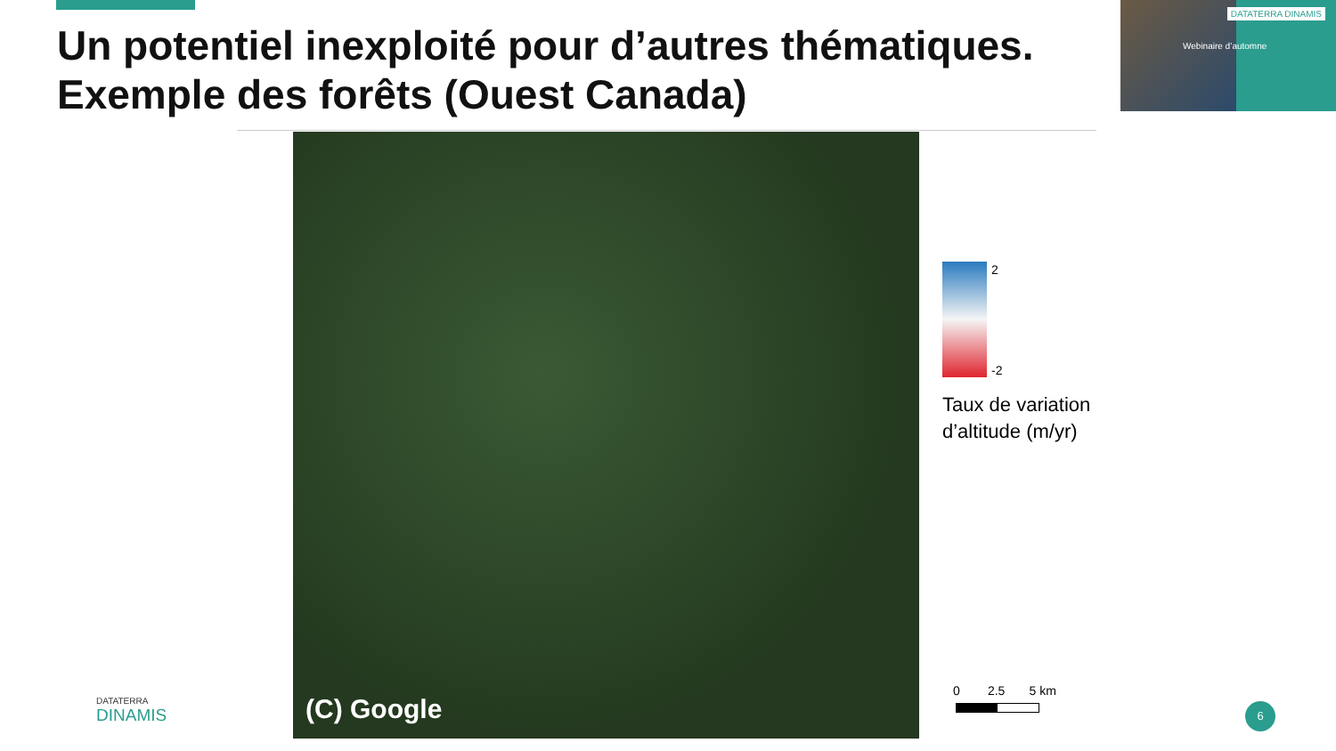Un potentiel inexploité pour d’autres thématiques. Exemple des forêts (Ouest Canada)
DATATERRA DINAMIS
Webinaire d’automne
(C) Google
2
-2
Taux de variation
d’altitude (m/yr)
0 2.5 5 km
DATATERRA
DINAMIS
6